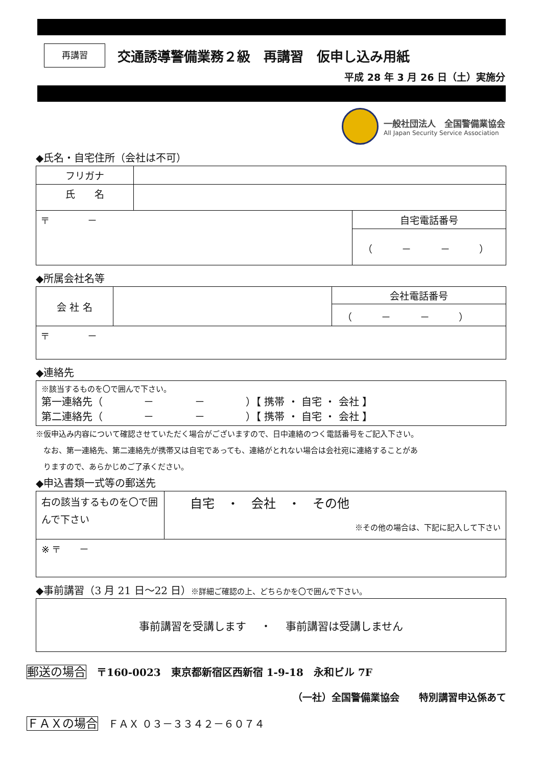再講習
交通誘導警備業務２級　再講習　仮申し込み用紙
平成 28 年 3 月 26 日（土）実施分
一般社団法人　全国警備業協会
All Japan Security Service Association
◆氏名・自宅住所（会社は不可）
| フリガナ | | |
| 氏 名 | | |
| 〒 － | | 自宅電話番号 （ － － ） |
◆所属会社名等
| 会 社 名 | | 会社電話番号 （ － － ） |
| 〒 － | | |
◆連絡先
| ※該当するものを〇で囲んで下さい。 第一連絡先（ － － ）【 携帯 ・ 自宅 ・ 会社 】 第二連絡先（ － － ）【 携帯 ・ 自宅 ・ 会社 】 |
※仮申込み内容について確認させていただく場合がございますので、日中連絡のつく電話番号をご記入下さい。
　なお、第一連絡先、第二連絡先が携帯又は自宅であっても、連絡がとれない場合は会社宛に連絡することがあ
　りますので、あらかじめご了承ください。
◆申込書類一式等の郵送先
| 右の該当するものを〇で囲んで下さい | 自宅 ・ 会社 ・ その他 ※その他の場合は、下記に記入して下さい |
| ※ 〒 － | |
◆事前講習（3 月 21 日～22 日）※詳細ご確認の上、どちらかを〇で囲んで下さい。
| 事前講習を受講します ・ 事前講習は受講しません |
郵送の場合　〒160-0023　東京都新宿区西新宿 1-9-18　永和ビル 7F
（一社）全国警備業協会　　特別講習申込係あて
ＦＡＸの場合　ＦＡＸ ０３－３３４２－６０７４